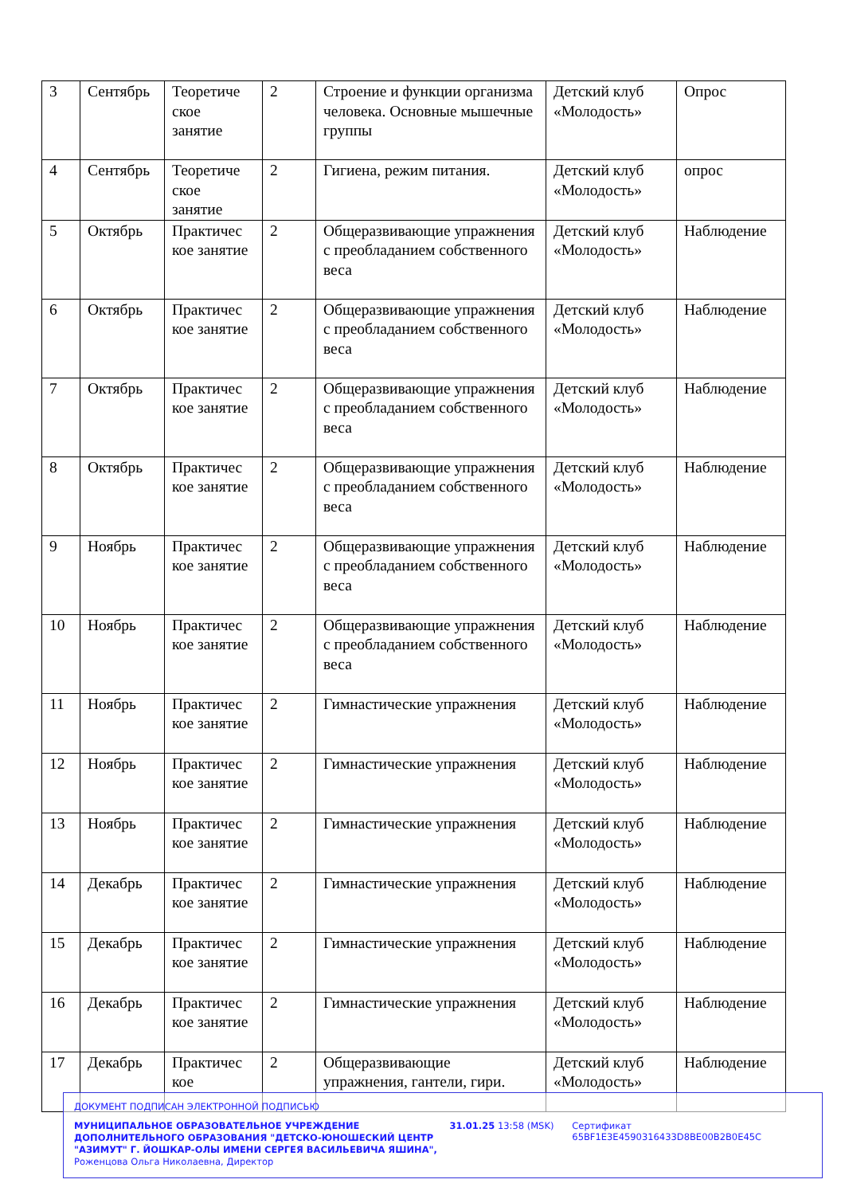| 3 | Сентябрь | Теоретиче ское занятие | 2 | Строение и функции организма человека. Основные мышечные группы | Детский клуб «Молодость» | Опрос |
| 4 | Сентябрь | Теоретиче ское занятие | 2 | Гигиена, режим питания. | Детский клуб «Молодость» | опрос |
| 5 | Октябрь | Практичес кое занятие | 2 | Общеразвивающие упражнения с преобладанием собственного веса | Детский клуб «Молодость» | Наблюдение |
| 6 | Октябрь | Практичес кое занятие | 2 | Общеразвивающие упражнения с преобладанием собственного веса | Детский клуб «Молодость» | Наблюдение |
| 7 | Октябрь | Практичес кое занятие | 2 | Общеразвивающие упражнения с преобладанием собственного веса | Детский клуб «Молодость» | Наблюдение |
| 8 | Октябрь | Практичес кое занятие | 2 | Общеразвивающие упражнения с преобладанием собственного веса | Детский клуб «Молодость» | Наблюдение |
| 9 | Ноябрь | Практичес кое занятие | 2 | Общеразвивающие упражнения с преобладанием собственного веса | Детский клуб «Молодость» | Наблюдение |
| 10 | Ноябрь | Практичес кое занятие | 2 | Общеразвивающие упражнения с преобладанием собственного веса | Детский клуб «Молодость» | Наблюдение |
| 11 | Ноябрь | Практичес кое занятие | 2 | Гимнастические упражнения | Детский клуб «Молодость» | Наблюдение |
| 12 | Ноябрь | Практичес кое занятие | 2 | Гимнастические упражнения | Детский клуб «Молодость» | Наблюдение |
| 13 | Ноябрь | Практичес кое занятие | 2 | Гимнастические упражнения | Детский клуб «Молодость» | Наблюдение |
| 14 | Декабрь | Практичес кое занятие | 2 | Гимнастические упражнения | Детский клуб «Молодость» | Наблюдение |
| 15 | Декабрь | Практичес кое занятие | 2 | Гимнастические упражнения | Детский клуб «Молодость» | Наблюдение |
| 16 | Декабрь | Практичес кое занятие | 2 | Гимнастические упражнения | Детский клуб «Молодость» | Наблюдение |
| 17 | Декабрь | Практичес кое | 2 | Общеразвивающие упражнения, гантели, гири. | Детский клуб «Молодость» | Наблюдение |
ДОКУМЕНТ ПОДПИСАН ЭЛЕКТРОННОЙ ПОДПИСЬЮ
МУНИЦИПАЛЬНОЕ ОБРАЗОВАТЕЛЬНОЕ УЧРЕЖДЕНИЕ ДОПОЛНИТЕЛЬНОГО ОБРАЗОВАНИЯ "ДЕТСКО-ЮНОШЕСКИЙ ЦЕНТР "АЗИМУТ" Г. ЙОШКАР-ОЛЫ ИМЕНИ СЕРГЕЯ ВАСИЛЬЕВИЧА ЯШИНА",
Роженцова Ольга Николаевна, Директор
31.01.25 13:58 (MSK) Сертификат 65BF1E3E4590316433D8BE00B2B0E45C